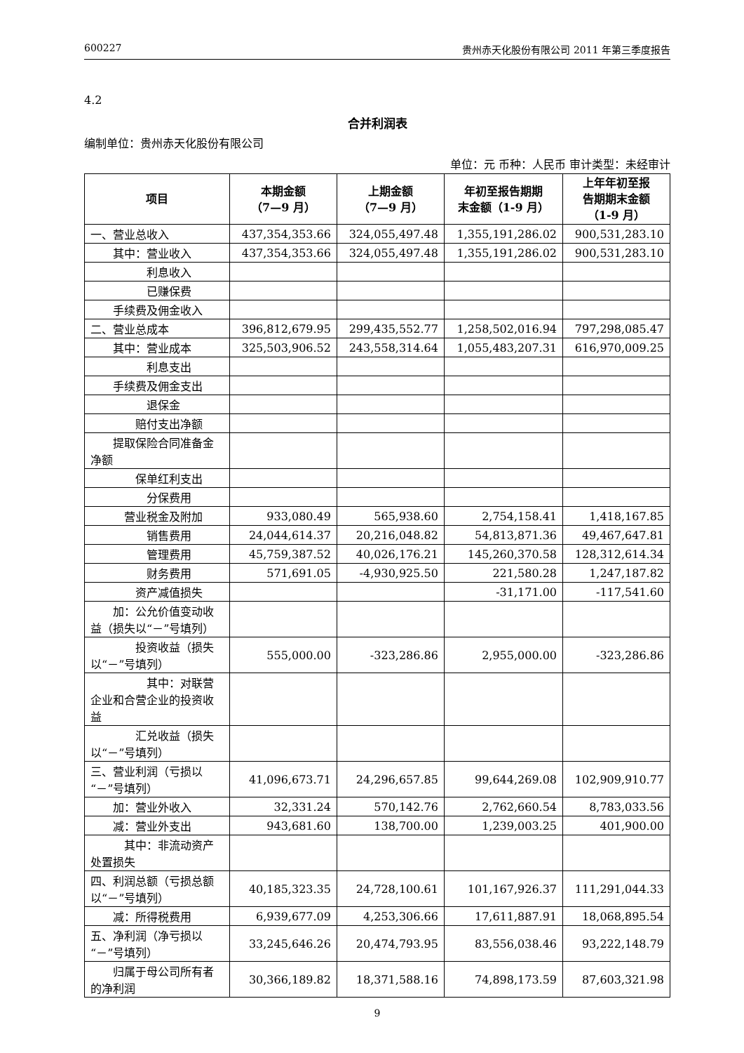600227 贵州赤天化股份有限公司 2011 年第三季度报告
4.2
合并利润表
编制单位：贵州赤天化股份有限公司
单位：元 币种：人民币 审计类型：未经审计
| 项目 | 本期金额 （7—9 月） | 上期金额 （7—9 月） | 年初至报告期期 末金额（1-9 月） | 上年年初至报 告期期末金额 （1-9 月） |
| --- | --- | --- | --- | --- |
| 一、营业总收入 | 437,354,353.66 | 324,055,497.48 | 1,355,191,286.02 | 900,531,283.10 |
| 其中：营业收入 | 437,354,353.66 | 324,055,497.48 | 1,355,191,286.02 | 900,531,283.10 |
| 利息收入 | | | | |
| 已赚保费 | | | | |
| 手续费及佣金收入 | | | | |
| 二、营业总成本 | 396,812,679.95 | 299,435,552.77 | 1,258,502,016.94 | 797,298,085.47 |
| 其中：营业成本 | 325,503,906.52 | 243,558,314.64 | 1,055,483,207.31 | 616,970,009.25 |
| 利息支出 | | | | |
| 手续费及佣金支出 | | | | |
| 退保金 | | | | |
| 赔付支出净额 | | | | |
| 提取保险合同准备金净额 | | | | |
| 保单红利支出 | | | | |
| 分保费用 | | | | |
| 营业税金及附加 | 933,080.49 | 565,938.60 | 2,754,158.41 | 1,418,167.85 |
| 销售费用 | 24,044,614.37 | 20,216,048.82 | 54,813,871.36 | 49,467,647.81 |
| 管理费用 | 45,759,387.52 | 40,026,176.21 | 145,260,370.58 | 128,312,614.34 |
| 财务费用 | 571,691.05 | -4,930,925.50 | 221,580.28 | 1,247,187.82 |
| 资产减值损失 | | | -31,171.00 | -117,541.60 |
| 加：公允价值变动收益（损失以“－”号填列） | | | | |
| 投资收益（损失以“－”号填列） | 555,000.00 | -323,286.86 | 2,955,000.00 | -323,286.86 |
| 其中：对联营企业和合营企业的投资收益 | | | | |
| 汇兑收益（损失以“－”号填列） | | | | |
| 三、营业利润（亏损以“－”号填列） | 41,096,673.71 | 24,296,657.85 | 99,644,269.08 | 102,909,910.77 |
| 加：营业外收入 | 32,331.24 | 570,142.76 | 2,762,660.54 | 8,783,033.56 |
| 减：营业外支出 | 943,681.60 | 138,700.00 | 1,239,003.25 | 401,900.00 |
| 其中：非流动资产处置损失 | | | | |
| 四、利润总额（亏损总额以“－”号填列） | 40,185,323.35 | 24,728,100.61 | 101,167,926.37 | 111,291,044.33 |
| 减：所得税费用 | 6,939,677.09 | 4,253,306.66 | 17,611,887.91 | 18,068,895.54 |
| 五、净利润（净亏损以“－”号填列） | 33,245,646.26 | 20,474,793.95 | 83,556,038.46 | 93,222,148.79 |
| 归属于母公司所有者的净利润 | 30,366,189.82 | 18,371,588.16 | 74,898,173.59 | 87,603,321.98 |
9